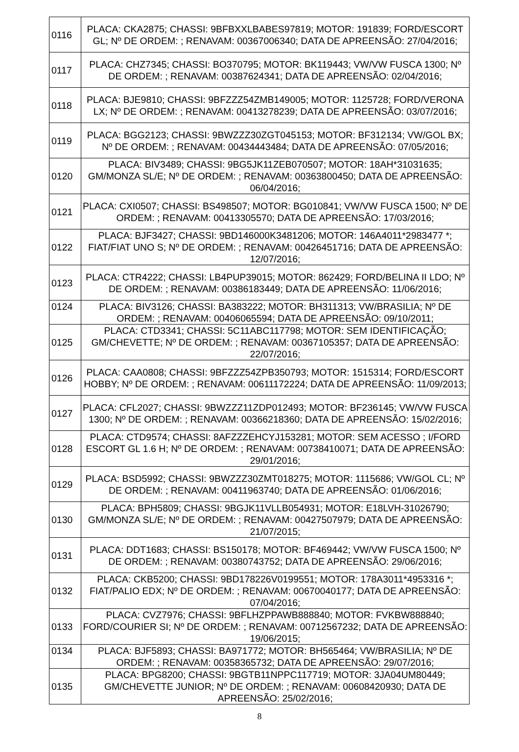| 0116 | PLACA: CKA2875; CHASSI: 9BFBXXLBABES97819; MOTOR: 191839; FORD/ESCORT GL; Nº DE ORDEM: ; RENAVAM: 00367006340; DATA DE APREENSÃO: 27/04/2016; |
| 0117 | PLACA: CHZ7345; CHASSI: BO370795; MOTOR: BK119443; VW/VW FUSCA 1300; Nº DE ORDEM: ; RENAVAM: 00387624341; DATA DE APREENSÃO: 02/04/2016; |
| 0118 | PLACA: BJE9810; CHASSI: 9BFZZZ54ZMB149005; MOTOR: 1125728; FORD/VERONA LX; Nº DE ORDEM: ; RENAVAM: 00413278239; DATA DE APREENSÃO: 03/07/2016; |
| 0119 | PLACA: BGG2123; CHASSI: 9BWZZZ30ZGT045153; MOTOR: BF312134; VW/GOL BX; Nº DE ORDEM: ; RENAVAM: 00434443484; DATA DE APREENSÃO: 07/05/2016; |
| 0120 | PLACA: BIV3489; CHASSI: 9BG5JK11ZEB070507; MOTOR: 18AH*31031635; GM/MONZA SL/E; Nº DE ORDEM: ; RENAVAM: 00363800450; DATA DE APREENSÃO: 06/04/2016; |
| 0121 | PLACA: CXI0507; CHASSI: BS498507; MOTOR: BG010841; VW/VW FUSCA 1500; Nº DE ORDEM: ; RENAVAM: 00413305570; DATA DE APREENSÃO: 17/03/2016; |
| 0122 | PLACA: BJF3427; CHASSI: 9BD146000K3481206; MOTOR: 146A4011*2983477 *; FIAT/FIAT UNO S; Nº DE ORDEM: ; RENAVAM: 00426451716; DATA DE APREENSÃO: 12/07/2016; |
| 0123 | PLACA: CTR4222; CHASSI: LB4PUP39015; MOTOR: 862429; FORD/BELINA II LDO; Nº DE ORDEM: ; RENAVAM: 00386183449; DATA DE APREENSÃO: 11/06/2016; |
| 0124 | PLACA: BIV3126; CHASSI: BA383222; MOTOR: BH311313; VW/BRASILIA; Nº DE ORDEM: ; RENAVAM: 00406065594; DATA DE APREENSÃO: 09/10/2011; |
| 0125 | PLACA: CTD3341; CHASSI: 5C11ABC117798; MOTOR: SEM IDENTIFICAÇÃO; GM/CHEVETTE; Nº DE ORDEM: ; RENAVAM: 00367105357; DATA DE APREENSÃO: 22/07/2016; |
| 0126 | PLACA: CAA0808; CHASSI: 9BFZZZ54ZPB350793; MOTOR: 1515314; FORD/ESCORT HOBBY; Nº DE ORDEM: ; RENAVAM: 00611172224; DATA DE APREENSÃO: 11/09/2013; |
| 0127 | PLACA: CFL2027; CHASSI: 9BWZZZ11ZDP012493; MOTOR: BF236145; VW/VW FUSCA 1300; Nº DE ORDEM: ; RENAVAM: 00366218360; DATA DE APREENSÃO: 15/02/2016; |
| 0128 | PLACA: CTD9574; CHASSI: 8AFZZZEHCYJ153281; MOTOR: SEM ACESSO ; I/FORD ESCORT GL 1.6 H; Nº DE ORDEM: ; RENAVAM: 00738410071; DATA DE APREENSÃO: 29/01/2016; |
| 0129 | PLACA: BSD5992; CHASSI: 9BWZZZ30ZMT018275; MOTOR: 1115686; VW/GOL CL; Nº DE ORDEM: ; RENAVAM: 00411963740; DATA DE APREENSÃO: 01/06/2016; |
| 0130 | PLACA: BPH5809; CHASSI: 9BGJK11VLLB054931; MOTOR: E18LVH-31026790; GM/MONZA SL/E; Nº DE ORDEM: ; RENAVAM: 00427507979; DATA DE APREENSÃO: 21/07/2015; |
| 0131 | PLACA: DDT1683; CHASSI: BS150178; MOTOR: BF469442; VW/VW FUSCA 1500; Nº DE ORDEM: ; RENAVAM: 00380743752; DATA DE APREENSÃO: 29/06/2016; |
| 0132 | PLACA: CKB5200; CHASSI: 9BD178226V0199551; MOTOR: 178A3011*4953316 *; FIAT/PALIO EDX; Nº DE ORDEM: ; RENAVAM: 00670040177; DATA DE APREENSÃO: 07/04/2016; |
| 0133 | PLACA: CVZ7976; CHASSI: 9BFLHZPPAWB888840; MOTOR: FVKBW888840; FORD/COURIER SI; Nº DE ORDEM: ; RENAVAM: 00712567232; DATA DE APREENSÃO: 19/06/2015; |
| 0134 | PLACA: BJF5893; CHASSI: BA971772; MOTOR: BH565464; VW/BRASILIA; Nº DE ORDEM: ; RENAVAM: 00358365732; DATA DE APREENSÃO: 29/07/2016; |
| 0135 | PLACA: BPG8200; CHASSI: 9BGTB11NPPC117719; MOTOR: 3JA04UM80449; GM/CHEVETTE JUNIOR; Nº DE ORDEM: ; RENAVAM: 00608420930; DATA DE APREENSÃO: 25/02/2016; |
8